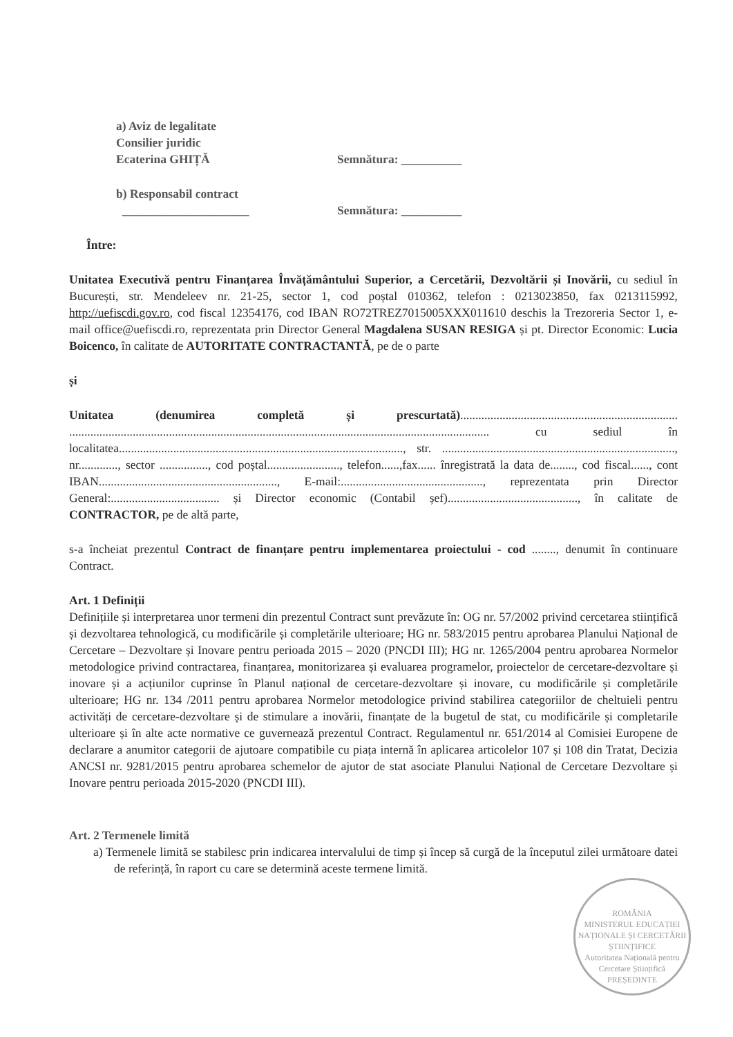a) Aviz de legalitate
Consilier juridic
Ecaterina GHIȚĂ Semnătura: __________
b) Responsabil contract
_____________________ Semnătura: __________
Între:
Unitatea Executivă pentru Finanțarea Învățământului Superior, a Cercetării, Dezvoltării și Inovării, cu sediul în București, str. Mendeleev nr. 21-25, sector 1, cod poștal 010362, telefon : 0213023850, fax 0213115992, http://uefiscdi.gov.ro, cod fiscal 12354176, cod IBAN RO72TREZ7015005XXX011610 deschis la Trezoreria Sector 1, e-mail office@uefiscdi.ro, reprezentata prin Director General Magdalena SUSAN RESIGA și pt. Director Economic: Lucia Boicenco, în calitate de AUTORITATE CONTRACTANTĂ, pe de o parte
și
Unitatea (denumirea completă și prescurtată)........................................................................ ........................................................................................................................................... cu sediul în localitatea.............................................................................................., str. ............................................................................., nr............., sector ................, cod poștal........................, telefon......,fax...... înregistrată la data de........, cod fiscal......, cont IBAN..........................................................., E-mail:..............................................., reprezentata prin Director General:.................................... și Director economic (Contabil șef)..........................................., în calitate de CONTRACTOR, pe de altă parte,
s-a încheiat prezentul Contract de finanțare pentru implementarea proiectului - cod ........, denumit în continuare Contract.
Art. 1 Definiții
Definițiile și interpretarea unor termeni din prezentul Contract sunt prevăzute în: OG nr. 57/2002 privind cercetarea stiințifică și dezvoltarea tehnologică, cu modificările și completările ulterioare; HG nr. 583/2015 pentru aprobarea Planului Național de Cercetare – Dezvoltare și Inovare pentru perioada 2015 – 2020 (PNCDI III); HG nr. 1265/2004 pentru aprobarea Normelor metodologice privind contractarea, finanțarea, monitorizarea și evaluarea programelor, proiectelor de cercetare-dezvoltare și inovare și a acțiunilor cuprinse în Planul național de cercetare-dezvoltare și inovare, cu modificările și completările ulterioare; HG nr. 134 /2011 pentru aprobarea Normelor metodologice privind stabilirea categoriilor de cheltuieli pentru activități de cercetare-dezvoltare și de stimulare a inovării, finanțate de la bugetul de stat, cu modificările și completarile ulterioare și în alte acte normative ce guvernează prezentul Contract. Regulamentul nr. 651/2014 al Comisiei Europene de declarare a anumitor categorii de ajutoare compatibile cu piața internă în aplicarea articolelor 107 și 108 din Tratat, Decizia ANCSI nr. 9281/2015 pentru aprobarea schemelor de ajutor de stat asociate Planului Național de Cercetare Dezvoltare și Inovare pentru perioada 2015-2020 (PNCDI III).
Art. 2 Termenele limită
a) Termenele limită se stabilesc prin indicarea intervalului de timp și încep să curgă de la începutul zilei următoare datei de referință, în raport cu care se determină aceste termene limită.
ROMÂNIA
MINISTERUL EDUCAȚIEI NAȚIONALE ȘI CERCETĂRII ȘTIINȚIFICE
Autoritatea Națională pentru Cercetare Științifică
PREȘEDINTE